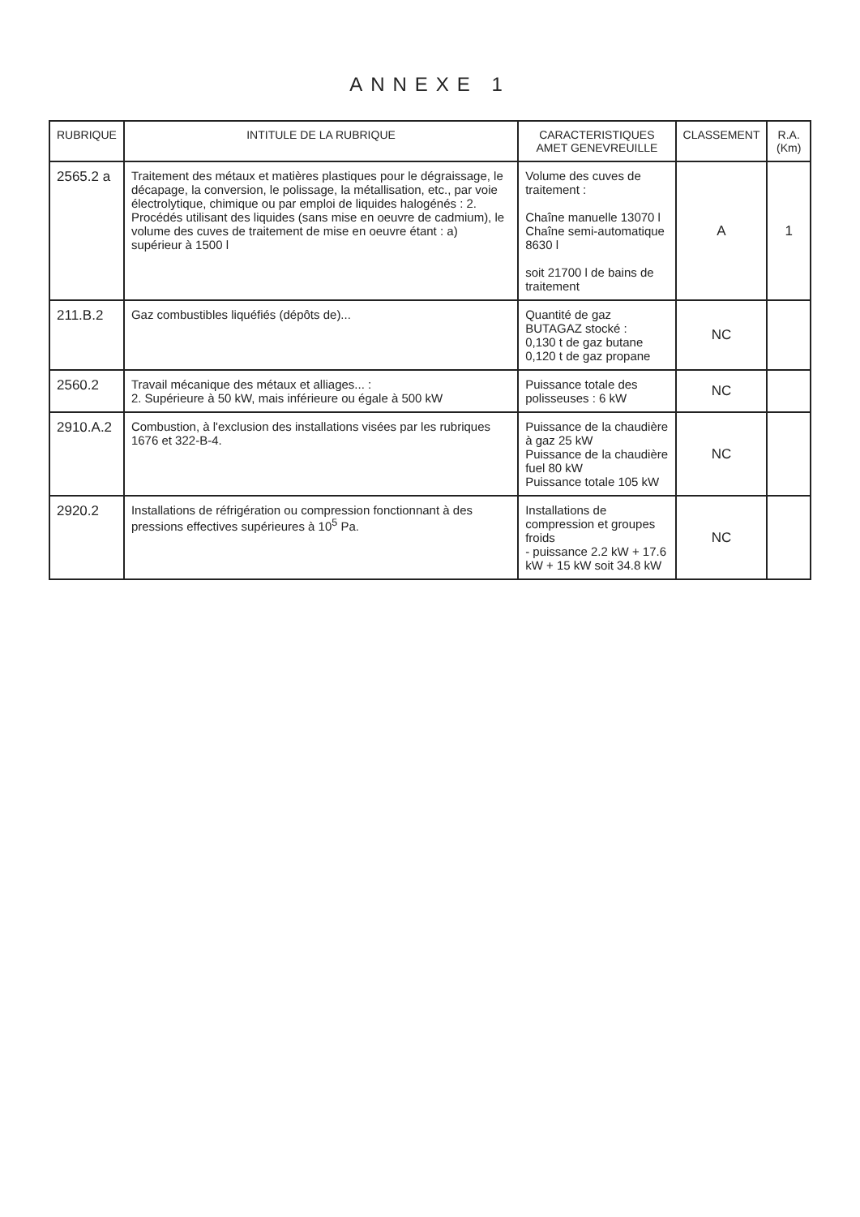ANNEXE 1
| RUBRIQUE | INTITULE DE LA RUBRIQUE | CARACTERISTIQUES AMET GENEVREUILLE | CLASSEMENT | R.A. (Km) |
| --- | --- | --- | --- | --- |
| 2565.2 a | Traitement des métaux et matières plastiques pour le dégraissage, le décapage, la conversion, le polissage, la métallisation, etc., par voie électrolytique, chimique ou par emploi de liquides halogénés : 2. Procédés utilisant des liquides (sans mise en oeuvre de cadmium), le volume des cuves de traitement de mise en oeuvre étant : a) supérieur à 1500 l | Volume des cuves de traitement : Chaîne manuelle 13070 l Chaîne semi-automatique 8630 l soit 21700 l de bains de traitement | A | 1 |
| 211.B.2 | Gaz combustibles liquéfiés (dépôts de)... | Quantité de gaz BUTAGAZ stocké : 0,130 t de gaz butane 0,120 t de gaz propane | NC | |
| 2560.2 | Travail mécanique des métaux et alliages... : 2. Supérieure à 50 kW, mais inférieure ou égale à 500 kW | Puissance totale des polisseuses : 6 kW | NC | |
| 2910.A.2 | Combustion, à l'exclusion des installations visées par les rubriques 1676 et 322-B-4. | Puissance de la chaudière à gaz 25 kW Puissance de la chaudière fuel 80 kW Puissance totale 105 kW | NC | |
| 2920.2 | Installations de réfrigération ou compression fonctionnant à des pressions effectives supérieures à 10<sup>5</sup> Pa. | Installations de compression et groupes froids - puissance 2.2 kW + 17.6 kW + 15 kW soit 34.8 kW | NC | |